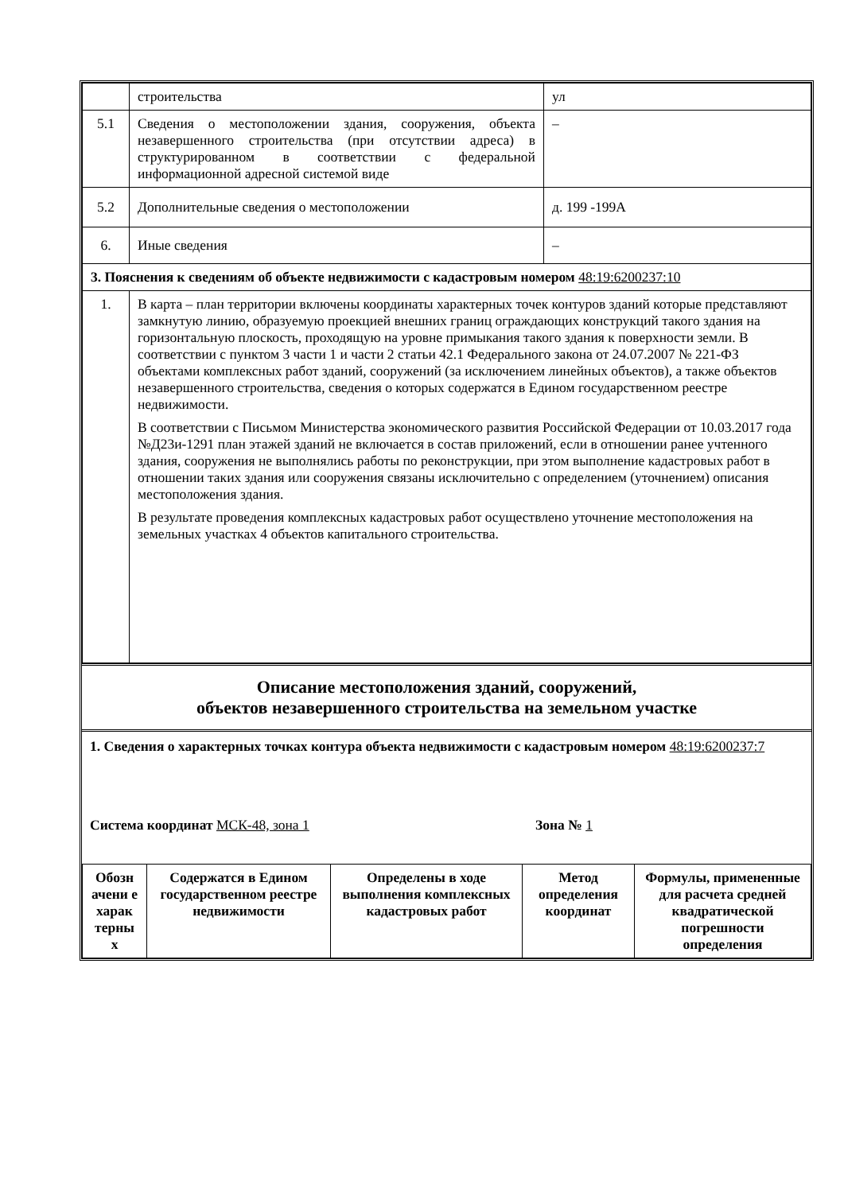| | строительства | ул |
| 5.1 | Сведения о местоположении здания, сооружения, объекта незавершенного строительства (при отсутствии адреса) в структурированном в соответствии с федеральной информационной адресной системой виде | – |
| 5.2 | Дополнительные сведения о местоположении | д. 199 -199А |
| 6. | Иные сведения | – |
| 3. Пояснения к сведениям об объекте недвижимости с кадастровым номером 48:19:6200237:10 | | |
| 1. | В карта – план территории включены координаты характерных точек контуров зданий которые представляют замкнутую линию, образуемую проекцией внешних границ ограждающих конструкций такого здания на горизонтальную плоскость, проходящую на уровне примыкания такого здания к поверхности земли. В соответствии с пунктом 3 части 1 и части 2 статьи 42.1 Федерального закона от 24.07.2007 № 221-ФЗ объектами комплексных работ зданий, сооружений (за исключением линейных объектов), а также объектов незавершенного строительства, сведения о которых содержатся в Едином государственном реестре недвижимости. В соответствии с Письмом Министерства экономического развития Российской Федерации от 10.03.2017 года №Д23и-1291 план этажей зданий не включается в состав приложений, если в отношении ранее учтенного здания, сооружения не выполнялись работы по реконструкции, при этом выполнение кадастровых работ в отношении таких здания или сооружения связаны исключительно с определением (уточнением) описания местоположения здания. В результате проведения комплексных кадастровых работ осуществлено уточнение местоположения на земельных участках 4 объектов капитального строительства. | |
Описание местоположения зданий, сооружений,
объектов незавершенного строительства на земельном участке
1. Сведения о характерных точках контура объекта недвижимости с кадастровым номером 48:19:6200237:7
Система координат МСК-48, зона 1 Зона № 1
| Обозн ачени е харак терны х | Содержатся в Едином государственном реестре недвижимости | Определены в ходе выполнения комплексных кадастровых работ | Метод определения координат | Формулы, примененные для расчета средней квадратической погрешности определения |
| --- | --- | --- | --- | --- |